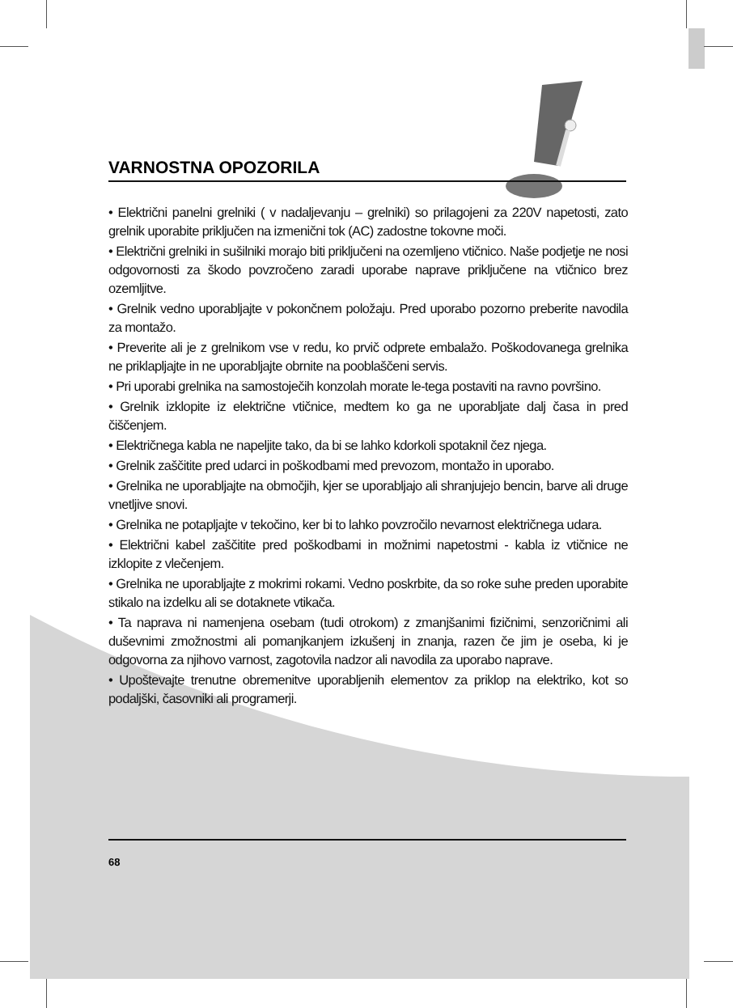VARNOSTNA OPOZORILA
• Električni panelni grelniki ( v nadaljevanju – grelniki) so prilagojeni za 220V napetosti, zato grelnik uporabite priključen na izmenični tok (AC) zadostne tokovne moči.
• Električni grelniki in sušilniki morajo biti priključeni na ozemljeno vtičnico. Naše podjetje ne nosi odgovornosti za škodo povzročeno zaradi uporabe naprave priključene na vtičnico brez ozemljitve.
• Grelnik vedno uporabljajte v pokončnem položaju. Pred uporabo pozorno preberite navodila za montažo.
• Preverite ali je z grelnikom vse v redu, ko prvič odprete embalažo. Poškodovanega grelnika ne priklapljajte in ne uporabljajte obrnite na pooblaščeni servis.
• Pri uporabi grelnika na samostoječih konzolah morate le-tega postaviti na ravno površino.
• Grelnik izklopite iz električne vtičnice, medtem ko ga ne uporabljate dalj časa in pred čiščenjem.
• Električnega kabla ne napeljite tako, da bi se lahko kdorkoli spotaknil čez njega.
• Grelnik zaščitite pred udarci in poškodbami med prevozom, montažo in uporabo.
• Grelnika ne uporabljajte na območjih, kjer se uporabljajo ali shranjujejo bencin, barve ali druge vnetljive snovi.
• Grelnika ne potapljajte v tekočino, ker bi to lahko povzročilo nevarnost električnega udara.
• Električni kabel zaščitite pred poškodbami in možnimi napetostmi - kabla iz vtičnice ne izklopite z vlečenjem.
• Grelnika ne uporabljajte z mokrimi rokami. Vedno poskrbite, da so roke suhe preden uporabite stikalo na izdelku ali se dotaknete vtikača.
• Ta naprava ni namenjena osebam (tudi otrokom) z zmanjšanimi fizičnimi, senzoričnimi ali duševnimi zmožnostmi ali pomanjkanjem izkušenj in znanja, razen če jim je oseba, ki je odgovorna za njihovo varnost, zagotovila nadzor ali navodila za uporabo naprave.
• Upoštevajte trenutne obremenitve uporabljenih elementov za priklop na elektriko, kot so podaljški, časovniki ali programerji.
68